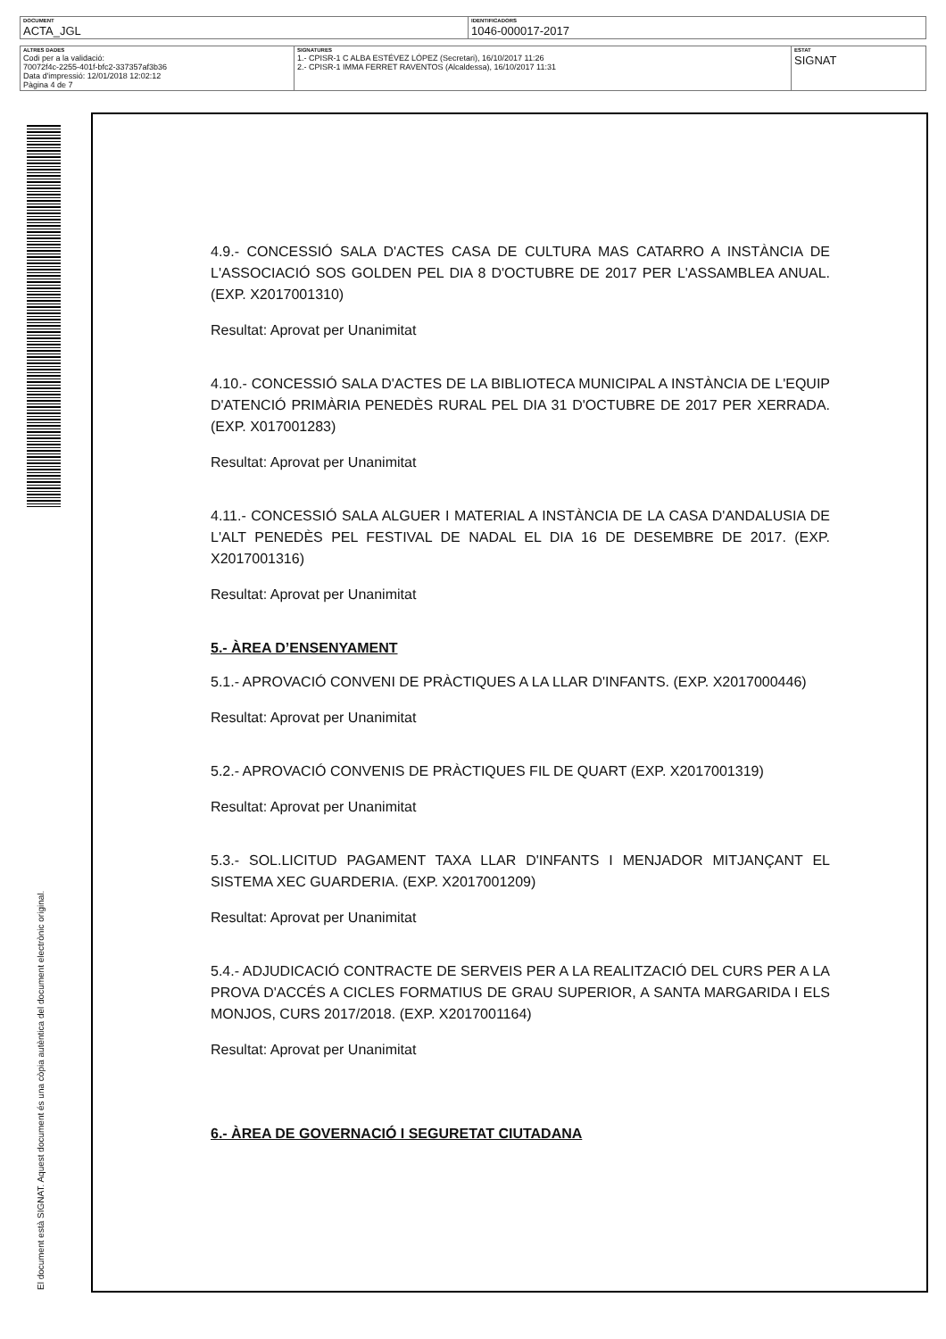| DOCUMENT ACTA_JGL | IDENTIFICADORS 1046-000017-2017 |
| ALTRES DADES Codi per a la validació: 70072f4c-2255-401f-bfc2-337357af3b36 Data d'impressió: 12/01/2018 12:02:12 Pàgina 4 de 7 | SIGNATURES 1.- CPISR-1 C ALBA ESTÉVEZ LÓPEZ (Secretari), 16/10/2017 11:26 2.- CPISR-1 IMMA FERRET RAVENTOS (Alcaldessa), 16/10/2017 11:31 | ESTAT SIGNAT |
El document està SIGNAT. Aquest document és una còpia autèntica del document electrònic original.
4.9.- CONCESSIÓ SALA D'ACTES CASA DE CULTURA MAS CATARRO A INSTÀNCIA DE L'ASSOCIACIÓ SOS GOLDEN PEL DIA 8 D'OCTUBRE DE 2017 PER L'ASSAMBLEA ANUAL. (EXP. X2017001310)
Resultat: Aprovat per Unanimitat
4.10.- CONCESSIÓ SALA D'ACTES DE LA BIBLIOTECA MUNICIPAL A INSTÀNCIA DE L'EQUIP D'ATENCIÓ PRIMÀRIA PENEDÈS RURAL PEL DIA 31 D'OCTUBRE DE 2017 PER XERRADA. (EXP. X017001283)
Resultat: Aprovat per Unanimitat
4.11.- CONCESSIÓ SALA ALGUER I MATERIAL A INSTÀNCIA DE LA CASA D'ANDALUSIA DE L'ALT PENEDÈS PEL FESTIVAL DE NADAL EL DIA 16 DE DESEMBRE DE 2017. (EXP. X2017001316)
Resultat: Aprovat per Unanimitat
5.- ÀREA D’ENSENYAMENT
5.1.- APROVACIÓ CONVENI DE PRÀCTIQUES A LA LLAR D'INFANTS. (EXP. X2017000446)
Resultat: Aprovat per Unanimitat
5.2.- APROVACIÓ CONVENIS DE PRÀCTIQUES FIL DE QUART (EXP. X2017001319)
Resultat: Aprovat per Unanimitat
5.3.- SOL.LICITUD PAGAMENT TAXA LLAR D'INFANTS I MENJADOR MITJANÇANT EL SISTEMA XEC GUARDERIA. (EXP. X2017001209)
Resultat: Aprovat per Unanimitat
5.4.- ADJUDICACIÓ CONTRACTE DE SERVEIS PER A LA REALITZACIÓ DEL CURS PER A LA PROVA D'ACCÉS A CICLES FORMATIUS DE GRAU SUPERIOR, A SANTA MARGARIDA I ELS MONJOS, CURS 2017/2018. (EXP. X2017001164)
Resultat: Aprovat per Unanimitat
6.- ÀREA DE GOVERNACIÓ I SEGURETAT CIUTADANA